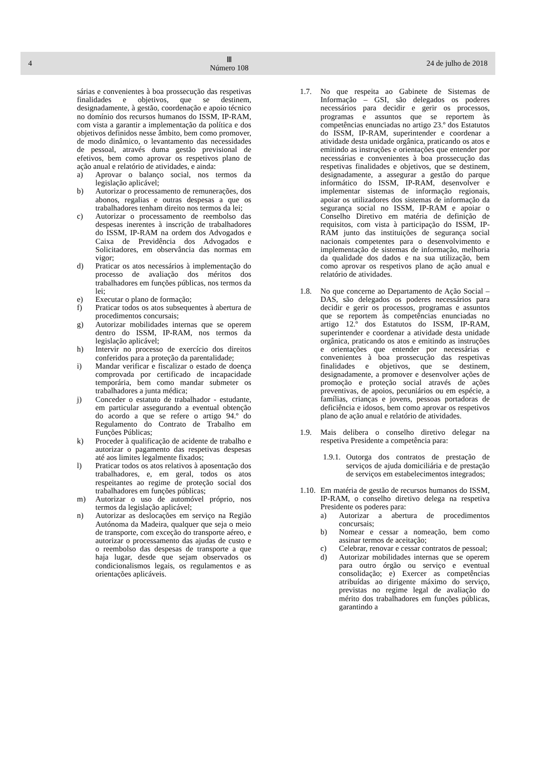4
Ⅲ
Número 108
24 de julho de 2018
sárias e convenientes à boa prossecução das respetivas finalidades e objetivos, que se destinem, designadamente, à gestão, coordenação e apoio técnico no domínio dos recursos humanos do ISSM, IP-RAM, com vista a garantir a implementação da política e dos objetivos definidos nesse âmbito, bem como promover, de modo dinâmico, o levantamento das necessidades de pessoal, através duma gestão previsional de efetivos, bem como aprovar os respetivos plano de ação anual e relatório de atividades, e ainda:
a) Aprovar o balanço social, nos termos da legislação aplicável;
b) Autorizar o processamento de remunerações, dos abonos, regalias e outras despesas a que os trabalhadores tenham direito nos termos da lei;
c) Autorizar o processamento de reembolso das despesas inerentes à inscrição de trabalhadores do ISSM, IP-RAM na ordem dos Advogados e Caixa de Previdência dos Advogados e Solicitadores, em observância das normas em vigor;
d) Praticar os atos necessários à implementação do processo de avaliação dos méritos dos trabalhadores em funções públicas, nos termos da lei;
e) Executar o plano de formação;
f) Praticar todos os atos subsequentes à abertura de procedimentos concursais;
g) Autorizar mobilidades internas que se operem dentro do ISSM, IP-RAM, nos termos da legislação aplicável;
h) Intervir no processo de exercício dos direitos conferidos para a proteção da parentalidade;
i) Mandar verificar e fiscalizar o estado de doença comprovada por certificado de incapacidade temporária, bem como mandar submeter os trabalhadores a junta médica;
j) Conceder o estatuto de trabalhador - estudante, em particular assegurando a eventual obtenção do acordo a que se refere o artigo 94.º do Regulamento do Contrato de Trabalho em Funções Públicas;
k) Proceder à qualificação de acidente de trabalho e autorizar o pagamento das respetivas despesas até aos limites legalmente fixados;
l) Praticar todos os atos relativos à aposentação dos trabalhadores, e, em geral, todos os atos respeitantes ao regime de proteção social dos trabalhadores em funções públicas;
m) Autorizar o uso de automóvel próprio, nos termos da legislação aplicável;
n) Autorizar as deslocações em serviço na Região Autónoma da Madeira, qualquer que seja o meio de transporte, com exceção do transporte aéreo, e autorizar o processamento das ajudas de custo e o reembolso das despesas de transporte a que haja lugar, desde que sejam observados os condicionalismos legais, os regulamentos e as orientações aplicáveis.
1.7. No que respeita ao Gabinete de Sistemas de Informação – GSI, são delegados os poderes necessários para decidir e gerir os processos, programas e assuntos que se reportem às competências enunciadas no artigo 23.º dos Estatutos do ISSM, IP-RAM, superintender e coordenar a atividade desta unidade orgânica, praticando os atos e emitindo as instruções e orientações que entender por necessárias e convenientes à boa prossecução das respetivas finalidades e objetivos, que se destinem, designadamente, a assegurar a gestão do parque informático do ISSM, IP-RAM, desenvolver e implementar sistemas de informação regionais, apoiar os utilizadores dos sistemas de informação da segurança social no ISSM, IP-RAM e apoiar o Conselho Diretivo em matéria de definição de requisitos, com vista à participação do ISSM, IP-RAM junto das instituições de segurança social nacionais competentes para o desenvolvimento e implementação de sistemas de informação, melhoria da qualidade dos dados e na sua utilização, bem como aprovar os respetivos plano de ação anual e relatório de atividades.
1.8. No que concerne ao Departamento de Ação Social – DAS, são delegados os poderes necessários para decidir e gerir os processos, programas e assuntos que se reportem às competências enunciadas no artigo 12.º dos Estatutos do ISSM, IP-RAM, superintender e coordenar a atividade desta unidade orgânica, praticando os atos e emitindo as instruções e orientações que entender por necessárias e convenientes à boa prossecução das respetivas finalidades e objetivos, que se destinem, designadamente, a promover e desenvolver ações de promoção e proteção social através de ações preventivas, de apoios, pecuniários ou em espécie, a famílias, crianças e jovens, pessoas portadoras de deficiência e idosos, bem como aprovar os respetivos plano de ação anual e relatório de atividades.
1.9. Mais delibera o conselho diretivo delegar na respetiva Presidente a competência para:
1.9.1. Outorga dos contratos de prestação de serviços de ajuda domiciliária e de prestação de serviços em estabelecimentos integrados;
1.10. Em matéria de gestão de recursos humanos do ISSM, IP-RAM, o conselho diretivo delega na respetiva Presidente os poderes para:
a) Autorizar a abertura de procedimentos concursais;
b) Nomear e cessar a nomeação, bem como assinar termos de aceitação;
c) Celebrar, renovar e cessar contratos de pessoal;
d) Autorizar mobilidades internas que se operem para outro órgão ou serviço e eventual consolidação; e) Exercer as competências atribuídas ao dirigente máximo do serviço, previstas no regime legal de avaliação do mérito dos trabalhadores em funções públicas, garantindo a